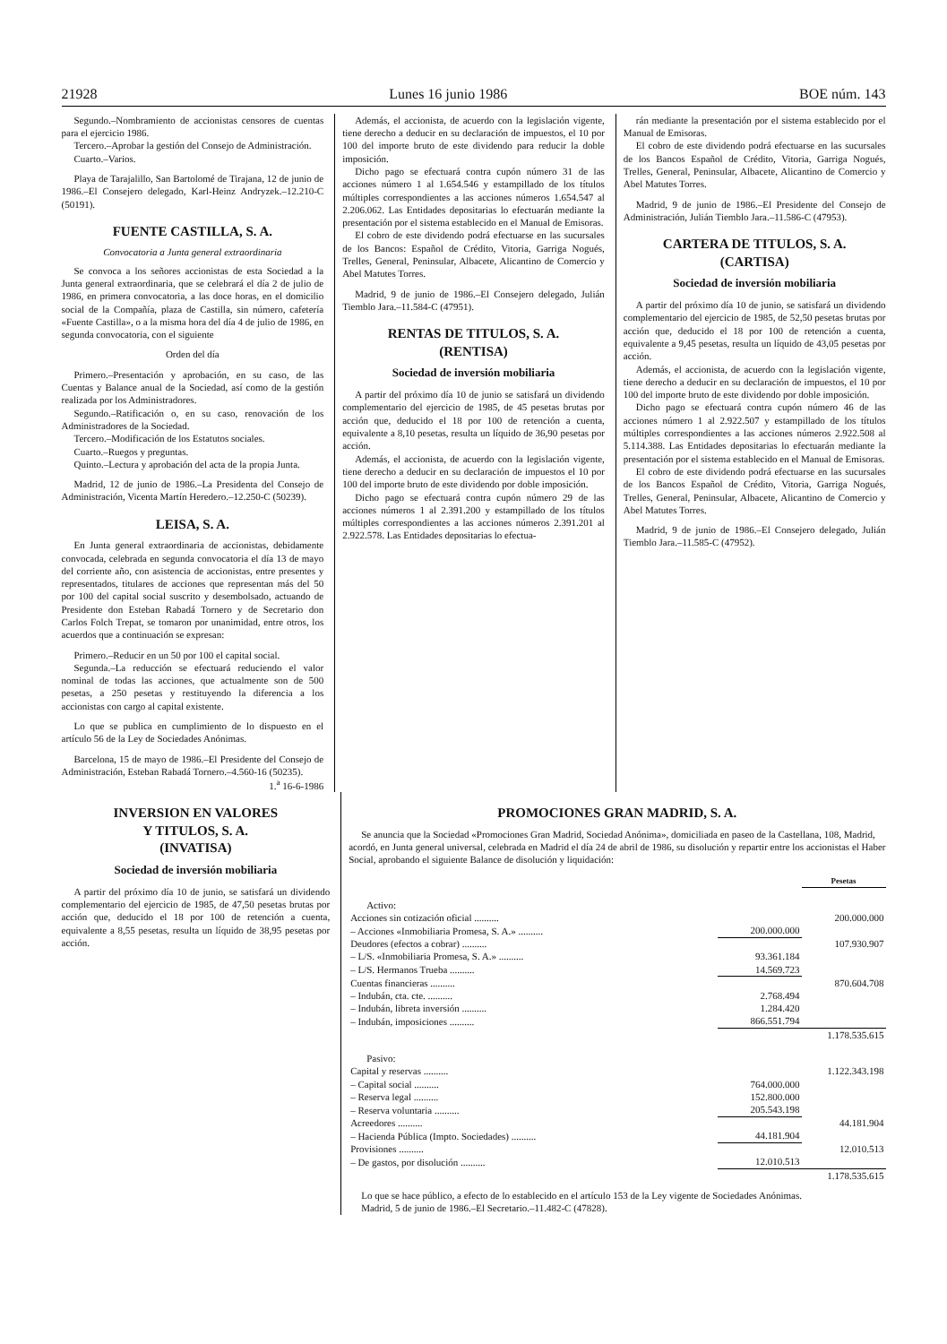21928 Lunes 16 junio 1986 BOE núm. 143
Segundo.–Nombramiento de accionistas censores de cuentas para el ejercicio 1986.
Tercero.–Aprobar la gestión del Consejo de Administración.
Cuarto.–Varios.
Playa de Tarajalillo, San Bartolomé de Tirajana, 12 de junio de 1986.–El Consejero delegado, Karl-Heinz Andryzek.–12.210-C (50191).
FUENTE CASTILLA, S. A.
Convocatoria a Junta general extraordinaria
Se convoca a los señores accionistas de esta Sociedad a la Junta general extraordinaria, que se celebrará el día 2 de julio de 1986, en primera convocatoria, a las doce horas, en el domicilio social de la Compañía, plaza de Castilla, sin número, cafetería «Fuente Castilla», o a la misma hora del día 4 de julio de 1986, en segunda convocatoria, con el siguiente
Orden del día
Primero.–Presentación y aprobación, en su caso, de las Cuentas y Balance anual de la Sociedad, así como de la gestión realizada por los Administradores.
Segundo.–Ratificación o, en su caso, renovación de los Administradores de la Sociedad.
Tercero.–Modificación de los Estatutos sociales.
Cuarto.–Ruegos y preguntas.
Quinto.–Lectura y aprobación del acta de la propia Junta.
Madrid, 12 de junio de 1986.–La Presidenta del Consejo de Administración, Vicenta Martín Heredero.–12.250-C (50239).
LEISA, S. A.
En Junta general extraordinaria de accionistas, debidamente convocada, celebrada en segunda convocatoria el día 13 de mayo del corriente año, con asistencia de accionistas, entre presentes y representados, titulares de acciones que representan más del 50 por 100 del capital social suscrito y desembolsado, actuando de Presidente don Esteban Rabadá Tornero y de Secretario don Carlos Folch Trepat, se tomaron por unanimidad, entre otros, los acuerdos que a continuación se expresan:
Primero.–Reducir en un 50 por 100 el capital social.
Segunda.–La reducción se efectuará reduciendo el valor nominal de todas las acciones, que actualmente son de 500 pesetas, a 250 pesetas y restituyendo la diferencia a los accionistas con cargo al capital existente.
Lo que se publica en cumplimiento de lo dispuesto en el artículo 56 de la Ley de Sociedades Anónimas.
Barcelona, 15 de mayo de 1986.–El Presidente del Consejo de Administración, Esteban Rabadá Tornero.–4.560-16 (50235).
1.<sup>a</sup> 16-6-1986
Además, el accionista, de acuerdo con la legislación vigente, tiene derecho a deducir en su declaración de impuestos, el 10 por 100 del importe bruto de este dividendo para reducir la doble imposición.
Dicho pago se efectuará contra cupón número 31 de las acciones número 1 al 1.654.546 y estampillado de los títulos múltiples correspondientes a las acciones números 1.654.547 al 2.206.062. Las Entidades depositarias lo efectuarán mediante la presentación por el sistema establecido en el Manual de Emisoras.
El cobro de este dividendo podrá efectuarse en las sucursales de los Bancos: Español de Crédito, Vitoria, Garriga Nogués, Trelles, General, Peninsular, Albacete, Alicantino de Comercio y Abel Matutes Torres.
Madrid, 9 de junio de 1986.–El Consejero delegado, Julián Tiemblo Jara.–11.584-C (47951).
RENTAS DE TITULOS, S. A.
(RENTISA)
Sociedad de inversión mobiliaria
A partir del próximo día 10 de junio se satisfará un dividendo complementario del ejercicio de 1985, de 45 pesetas brutas por acción que, deducido el 18 por 100 de retención a cuenta, equivalente a 8,10 pesetas, resulta un líquido de 36,90 pesetas por acción.
Además, el accionista, de acuerdo con la legislación vigente, tiene derecho a deducir en su declaración de impuestos el 10 por 100 del importe bruto de este dividendo por doble imposición.
Dicho pago se efectuará contra cupón número 29 de las acciones números 1 al 2.391.200 y estampillado de los títulos múltiples correspondientes a las acciones números 2.391.201 al 2.922.578. Las Entidades depositarias lo efectua-
rán mediante la presentación por el sistema establecido por el Manual de Emisoras.
El cobro de este dividendo podrá efectuarse en las sucursales de los Bancos Español de Crédito, Vitoria, Garriga Nogués, Trelles, General, Peninsular, Albacete, Alicantino de Comercio y Abel Matutes Torres.
Madrid, 9 de junio de 1986.–El Presidente del Consejo de Administración, Julián Tiemblo Jara.–11.586-C (47953).
CARTERA DE TITULOS, S. A.
(CARTISA)
Sociedad de inversión mobiliaria
A partir del próximo día 10 de junio, se satisfará un dividendo complementario del ejercicio de 1985, de 52,50 pesetas brutas por acción que, deducido el 18 por 100 de retención a cuenta, equivalente a 9,45 pesetas, resulta un líquido de 43,05 pesetas por acción.
Además, el accionista, de acuerdo con la legislación vigente, tiene derecho a deducir en su declaración de impuestos, el 10 por 100 del importe bruto de este dividendo por doble imposición.
Dicho pago se efectuará contra cupón número 46 de las acciones número 1 al 2.922.507 y estampillado de los títulos múltiples correspondientes a las acciones números 2.922.508 al 5.114.388. Las Entidades depositarias lo efectuarán mediante la presentación por el sistema establecido en el Manual de Emisoras.
El cobro de este dividendo podrá efectuarse en las sucursales de los Bancos Español de Crédito, Vitoria, Garriga Nogués, Trelles, General, Peninsular, Albacete, Alicantino de Comercio y Abel Matutes Torres.
Madrid, 9 de junio de 1986.–El Consejero delegado, Julián Tiemblo Jara.–11.585-C (47952).
INVERSION EN VALORES
Y TITULOS, S. A.
(INVATISA)
Sociedad de inversión mobiliaria
A partir del próximo día 10 de junio, se satisfará un dividendo complementario del ejercicio de 1985, de 47,50 pesetas brutas por acción que, deducido el 18 por 100 de retención a cuenta, equivalente a 8,55 pesetas, resulta un líquido de 38,95 pesetas por acción.
PROMOCIONES GRAN MADRID, S. A.
Se anuncia que la Sociedad «Promociones Gran Madrid, Sociedad Anónima», domiciliada en paseo de la Castellana, 108, Madrid, acordó, en Junta general universal, celebrada en Madrid el día 24 de abril de 1986, su disolución y repartir entre los accionistas el Haber Social, aprobando el siguiente Balance de disolución y liquidación:
| | | Pesetas |
| --- | --- | --- |
| Activo: | | |
| Acciones sin cotización oficial .......... | | 200.000.000 |
| – Acciones «Inmobiliaria Promesa, S. A.» .......... | 200.000.000 | |
| Deudores (efectos a cobrar) .......... | | 107.930.907 |
| – L/S. «Inmobiliaria Promesa, S. A.» .......... | 93.361.184 | |
| – L/S. Hermanos Trueba .......... | 14.569.723 | |
| Cuentas financieras .......... | | 870.604.708 |
| – Indubán, cta. cte. .......... | 2.768.494 | |
| – Indubán, libreta inversión .......... | 1.284.420 | |
| – Indubán, imposiciones .......... | 866.551.794 | |
| | | 1.178.535.615 |
| Pasivo: | | |
| Capital y reservas .......... | | 1.122.343.198 |
| – Capital social .......... | 764.000.000 | |
| – Reserva legal .......... | 152.800.000 | |
| – Reserva voluntaria .......... | 205.543.198 | |
| Acreedores .......... | | 44.181.904 |
| – Hacienda Pública (Impto. Sociedades) .......... | 44.181.904 | |
| Provisiones .......... | | 12.010.513 |
| – De gastos, por disolución .......... | 12.010.513 | |
| | | 1.178.535.615 |
Lo que se hace público, a efecto de lo establecido en el artículo 153 de la Ley vigente de Sociedades Anónimas.
Madrid, 5 de junio de 1986.–El Secretario.–11.482-C (47828).